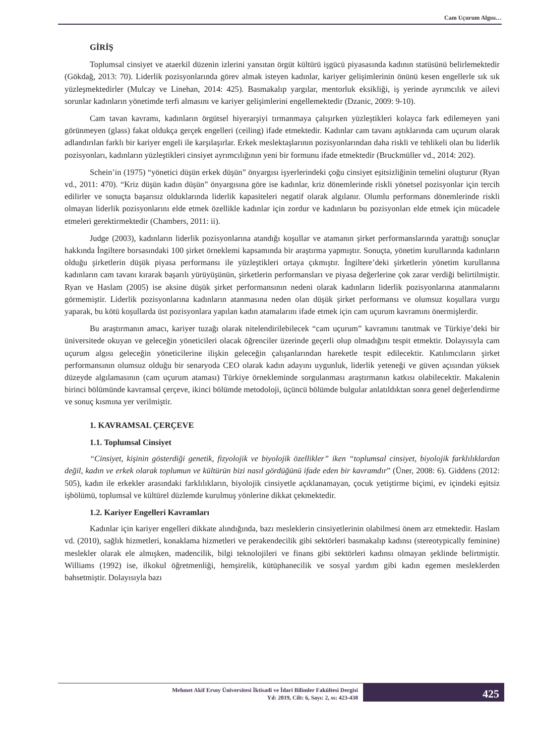Cam Uçurum Algısı…
GİRİŞ
Toplumsal cinsiyet ve ataerkil düzenin izlerini yansıtan örgüt kültürü işgücü piyasasında kadının statüsünü belirlemektedir (Gökdağ, 2013: 70). Liderlik pozisyonlarında görev almak isteyen kadınlar, kariyer gelişimlerinin önünü kesen engellerle sık sık yüzleşmektedirler (Mulcay ve Linehan, 2014: 425). Basmakalıp yargılar, mentorluk eksikliği, iş yerinde ayrımcılık ve ailevi sorunlar kadınların yönetimde terfi almasını ve kariyer gelişimlerini engellemektedir (Dzanic, 2009: 9-10).
Cam tavan kavramı, kadınların örgütsel hiyerarşiyi tırmanmaya çalışırken yüzleştikleri kolayca fark edilemeyen yani görünmeyen (glass) fakat oldukça gerçek engelleri (ceiling) ifade etmektedir. Kadınlar cam tavanı aştıklarında cam uçurum olarak adlandırılan farklı bir kariyer engeli ile karşılaşırlar. Erkek meslektaşlarının pozisyonlarından daha riskli ve tehlikeli olan bu liderlik pozisyonları, kadınların yüzleştikleri cinsiyet ayrımcılığının yeni bir formunu ifade etmektedir (Bruckmüller vd., 2014: 202).
Schein’in (1975) “yönetici düşün erkek düşün” önyargısı işyerlerindeki çoğu cinsiyet eşitsizliğinin temelini oluşturur (Ryan vd., 2011: 470). “Kriz düşün kadın düşün” önyargısına göre ise kadınlar, kriz dönemlerinde riskli yönetsel pozisyonlar için tercih edilirler ve sonuçta başarısız olduklarında liderlik kapasiteleri negatif olarak algılanır. Olumlu performans dönemlerinde riskli olmayan liderlik pozisyonlarını elde etmek özellikle kadınlar için zordur ve kadınların bu pozisyonları elde etmek için mücadele etmeleri gerektirmektedir (Chambers, 2011: ii).
Judge (2003), kadınların liderlik pozisyonlarına atandığı koşullar ve atamanın şirket performanslarında yarattığı sonuçlar hakkında İngiltere borsasındaki 100 şirket örneklemi kapsamında bir araştırma yapmıştır. Sonuçta, yönetim kurullarında kadınların olduğu şirketlerin düşük piyasa performansı ile yüzleştikleri ortaya çıkmıştır. İngiltere’deki şirketlerin yönetim kurullarına kadınların cam tavanı kırarak başarılı yürüyüşünün, şirketlerin performansları ve piyasa değerlerine çok zarar verdiği belirtilmiştir. Ryan ve Haslam (2005) ise aksine düşük şirket performansının nedeni olarak kadınların liderlik pozisyonlarına atanmalarını görmemiştir. Liderlik pozisyonlarına kadınların atanmasına neden olan düşük şirket performansı ve olumsuz koşullara vurgu yaparak, bu kötü koşullarda üst pozisyonlara yapılan kadın atamalarını ifade etmek için cam uçurum kavramını önermişlerdir.
Bu araştırmanın amacı, kariyer tuzağı olarak nitelendirilebilecek “cam uçurum” kavramını tanıtmak ve Türkiye’deki bir üniversitede okuyan ve geleceğin yöneticileri olacak öğrenciler üzerinde geçerli olup olmadığını tespit etmektir. Dolayısıyla cam uçurum algısı geleceğin yöneticilerine ilişkin geleceğin çalışanlarından hareketle tespit edilecektir. Katılımcıların şirket performansının olumsuz olduğu bir senaryoda CEO olarak kadın adayını uygunluk, liderlik yeteneği ve güven açısından yüksek düzeyde algılamasının (cam uçurum ataması) Türkiye örnekleminde sorgulanması araştırmanın katkısı olabilecektir. Makalenin birinci bölümünde kavramsal çerçeve, ikinci bölümde metodoloji, üçüncü bölümde bulgular anlatıldıktan sonra genel değerlendirme ve sonuç kısmına yer verilmiştir.
1. KAVRAMSAL ÇERÇEVE
1.1. Toplumsal Cinsiyet
“Cinsiyet, kişinin gösterdiği genetik, fizyolojik ve biyolojik özellikler” iken “toplumsal cinsiyet, biyolojik farklılıklardan değil, kadın ve erkek olarak toplumun ve kültürün bizi nasıl gördüğünü ifade eden bir kavramdır” (Üner, 2008: 6). Giddens (2012: 505), kadın ile erkekler arasındaki farklılıkların, biyolojik cinsiyetle açıklanamayan, çocuk yetiştirme biçimi, ev içindeki eşitsiz işbölümü, toplumsal ve kültürel düzlemde kurulmuş yönlerine dikkat çekmektedir.
1.2. Kariyer Engelleri Kavramları
Kadınlar için kariyer engelleri dikkate alındığında, bazı mesleklerin cinsiyetlerinin olabilmesi önem arz etmektedir. Haslam vd. (2010), sağlık hizmetleri, konaklama hizmetleri ve perakendecilik gibi sektörleri basmakalıp kadınsı (stereotypically feminine) meslekler olarak ele almışken, madencilik, bilgi teknolojileri ve finans gibi sektörleri kadınsı olmayan şeklinde belirtmiştir. Williams (1992) ise, ilkokul öğretmenliği, hemşirelik, kütüphanecilik ve sosyal yardım gibi kadın egemen mesleklerden bahsetmiştir. Dolayısıyla bazı
Mehmet Akif Ersoy Üniversitesi İktisadi ve İdari Bilimler Fakültesi Dergisi
Yıl: 2019, Cilt: 6, Sayı: 2, ss: 423-438
425